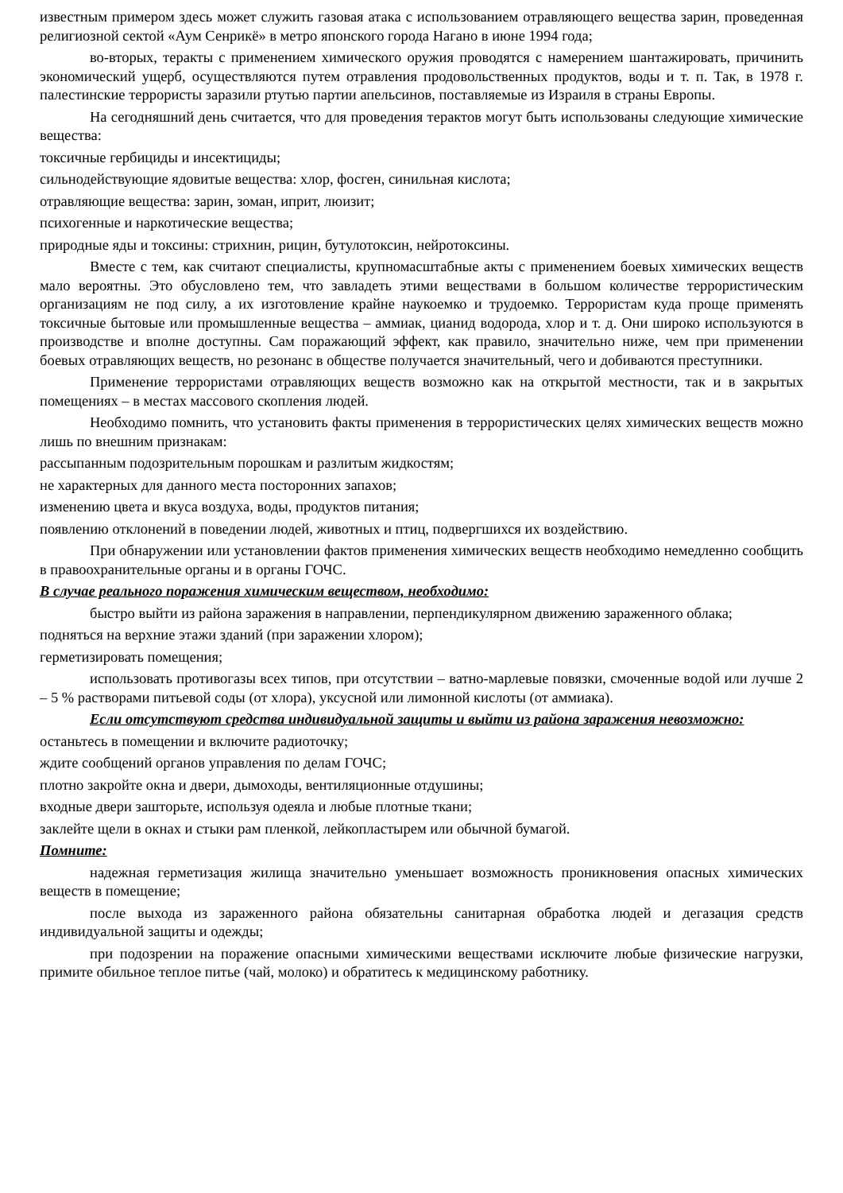известным примером здесь может служить газовая атака с использованием отравляющего вещества зарин, проведенная религиозной сектой «Аум Сенрикё» в метро японского города Нагано в июне 1994 года;
во-вторых, теракты с применением химического оружия проводятся с намерением шантажировать, причинить экономический ущерб, осуществляются путем отравления продовольственных продуктов, воды и т. п. Так, в 1978 г. палестинские террористы заразили ртутью партии апельсинов, поставляемые из Израиля в страны Европы.
На сегодняшний день считается, что для проведения терактов могут быть использованы следующие химические вещества:
токсичные гербициды и инсектициды;
сильнодействующие ядовитые вещества: хлор, фосген, синильная кислота;
отравляющие вещества: зарин, зоман, иприт, люизит;
психогенные и наркотические вещества;
природные яды и токсины: стрихнин, рицин, бутулотоксин, нейротоксины.
Вместе с тем, как считают специалисты, крупномасштабные акты с применением боевых химических веществ мало вероятны. Это обусловлено тем, что завладеть этими веществами в большом количестве террористическим организациям не под силу, а их изготовление крайне наукоемко и трудоемко. Террористам куда проще применять токсичные бытовые или промышленные вещества – аммиак, цианид водорода, хлор и т. д. Они широко используются в производстве и вполне доступны. Сам поражающий эффект, как правило, значительно ниже, чем при применении боевых отравляющих веществ, но резонанс в обществе получается значительный, чего и добиваются преступники.
Применение террористами отравляющих веществ возможно как на открытой местности, так и в закрытых помещениях – в местах массового скопления людей.
Необходимо помнить, что установить факты применения в террористических целях химических веществ можно лишь по внешним признакам:
рассыпанным подозрительным порошкам и разлитым жидкостям;
не характерных для данного места посторонних запахов;
изменению цвета и вкуса воздуха, воды, продуктов питания;
появлению отклонений в поведении людей, животных и птиц, подвергшихся их воздействию.
При обнаружении или установлении фактов применения химических веществ необходимо немедленно сообщить в правоохранительные органы и в органы ГОЧС.
В случае реального поражения химическим веществом, необходимо:
быстро выйти из района заражения в направлении, перпендикулярном движению зараженного облака;
подняться на верхние этажи зданий (при заражении хлором);
герметизировать помещения;
использовать противогазы всех типов, при отсутствии – ватно-марлевые повязки, смоченные водой или лучше 2 – 5 % растворами питьевой соды (от хлора), уксусной или лимонной кислоты (от аммиака).
Если отсутствуют средства индивидуальной защиты и выйти из района заражения невозможно:
останьтесь в помещении и включите радиоточку;
ждите сообщений органов управления по делам ГОЧС;
плотно закройте окна и двери, дымоходы, вентиляционные отдушины;
входные двери зашторьте, используя одеяла и любые плотные ткани;
заклейте щели в окнах и стыки рам пленкой, лейкопластырем или обычной бумагой.
Помните:
надежная герметизация жилища значительно уменьшает возможность проникновения опасных химических веществ в помещение;
после выхода из зараженного района обязательны санитарная обработка людей и дегазация средств индивидуальной защиты и одежды;
при подозрении на поражение опасными химическими веществами исключите любые физические нагрузки, примите обильное теплое питье (чай, молоко) и обратитесь к медицинскому работнику.